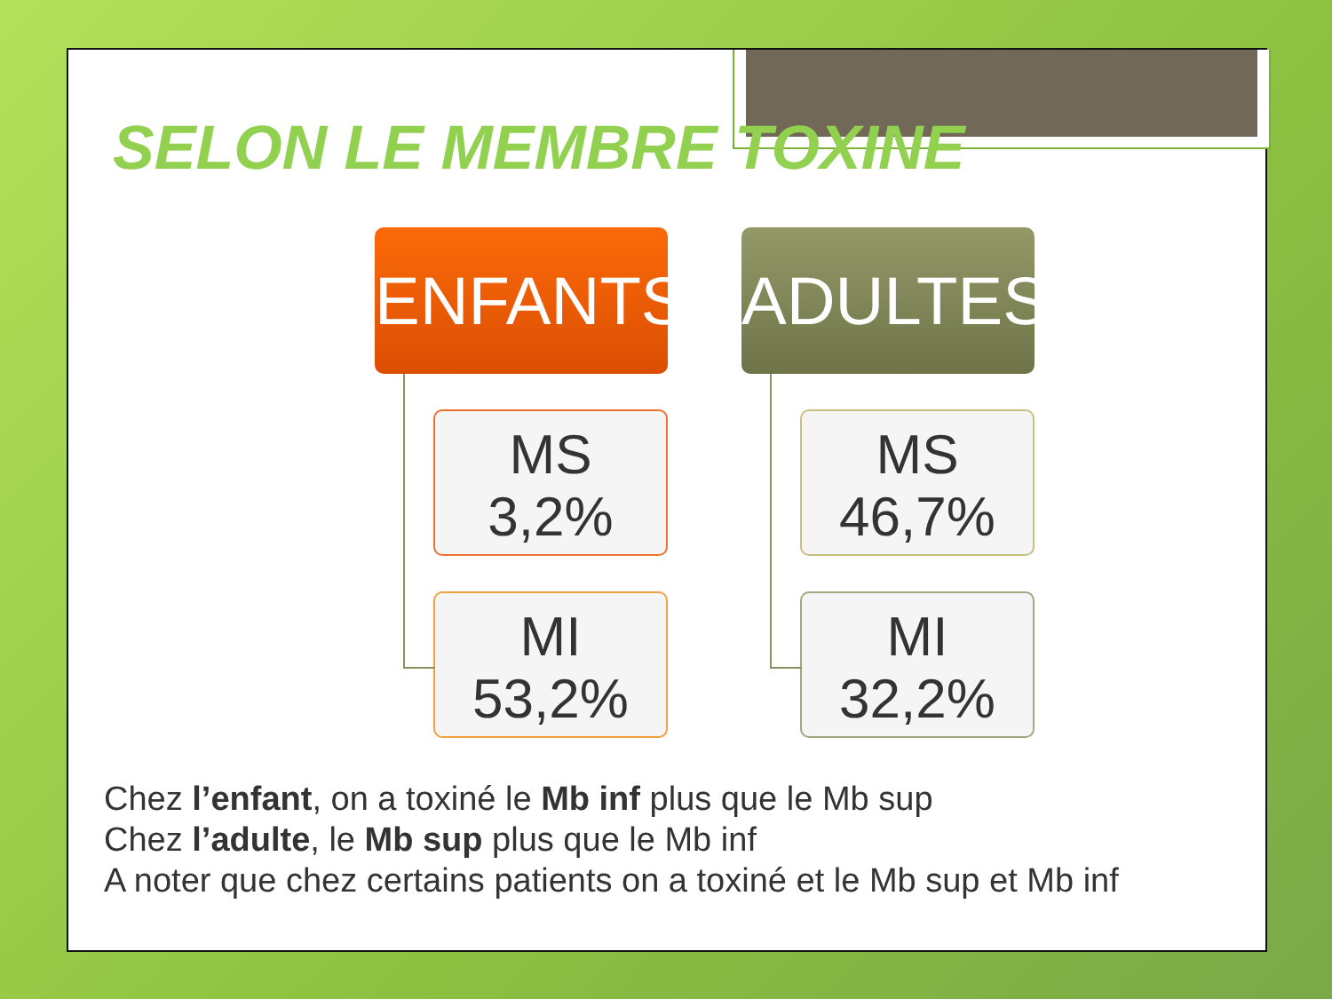SELON LE MEMBRE TOXINE
ENFANTS
MS
3,2%
MI
53,2%
ADULTES
MS
46,7%
MI
32,2%
Chez l’enfant, on a toxiné le Mb inf plus que le Mb sup
Chez l’adulte, le Mb sup plus que le Mb inf
A noter que chez certains patients on a toxiné et le Mb sup et Mb inf